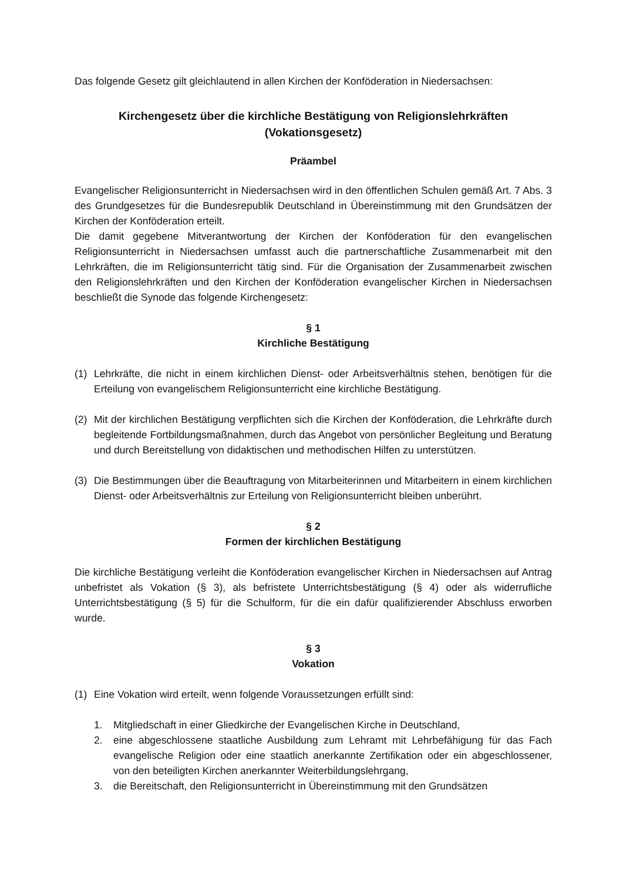Das folgende Gesetz gilt gleichlautend in allen Kirchen der Konföderation in Niedersachsen:
Kirchengesetz über die kirchliche Bestätigung von Religionslehrkräften
(Vokationsgesetz)
Präambel
Evangelischer Religionsunterricht in Niedersachsen wird in den öffentlichen Schulen gemäß Art. 7 Abs. 3 des Grundgesetzes für die Bundesrepublik Deutschland in Übereinstimmung mit den Grundsätzen der Kirchen der Konföderation erteilt.
Die damit gegebene Mitverantwortung der Kirchen der Konföderation für den evangelischen Religionsunterricht in Niedersachsen umfasst auch die partnerschaftliche Zusammenarbeit mit den Lehrkräften, die im Religionsunterricht tätig sind. Für die Organisation der Zusammenarbeit zwischen den Religionslehrkräften und den Kirchen der Konföderation evangelischer Kirchen in Niedersachsen beschließt die Synode das folgende Kirchengesetz:
§ 1
Kirchliche Bestätigung
(1) Lehrkräfte, die nicht in einem kirchlichen Dienst- oder Arbeitsverhältnis stehen, benötigen für die Erteilung von evangelischem Religionsunterricht eine kirchliche Bestätigung.
(2) Mit der kirchlichen Bestätigung verpflichten sich die Kirchen der Konföderation, die Lehrkräfte durch begleitende Fortbildungsmaßnahmen, durch das Angebot von persönlicher Begleitung und Beratung und durch Bereitstellung von didaktischen und methodischen Hilfen zu unterstützen.
(3) Die Bestimmungen über die Beauftragung von Mitarbeiterinnen und Mitarbeitern in einem kirchlichen Dienst- oder Arbeitsverhältnis zur Erteilung von Religionsunterricht bleiben unberührt.
§ 2
Formen der kirchlichen Bestätigung
Die kirchliche Bestätigung verleiht die Konföderation evangelischer Kirchen in Niedersachsen auf Antrag unbefristet als Vokation (§ 3), als befristete Unterrichtsbestätigung (§ 4) oder als widerrufliche Unterrichtsbestätigung (§ 5) für die Schulform, für die ein dafür qualifizierender Abschluss erworben wurde.
§ 3
Vokation
(1) Eine Vokation wird erteilt, wenn folgende Voraussetzungen erfüllt sind:
1. Mitgliedschaft in einer Gliedkirche der Evangelischen Kirche in Deutschland,
2. eine abgeschlossene staatliche Ausbildung zum Lehramt mit Lehrbefähigung für das Fach evangelische Religion oder eine staatlich anerkannte Zertifikation oder ein abgeschlossener, von den beteiligten Kirchen anerkannter Weiterbildungslehrgang,
3. die Bereitschaft, den Religionsunterricht in Übereinstimmung mit den Grundsätzen